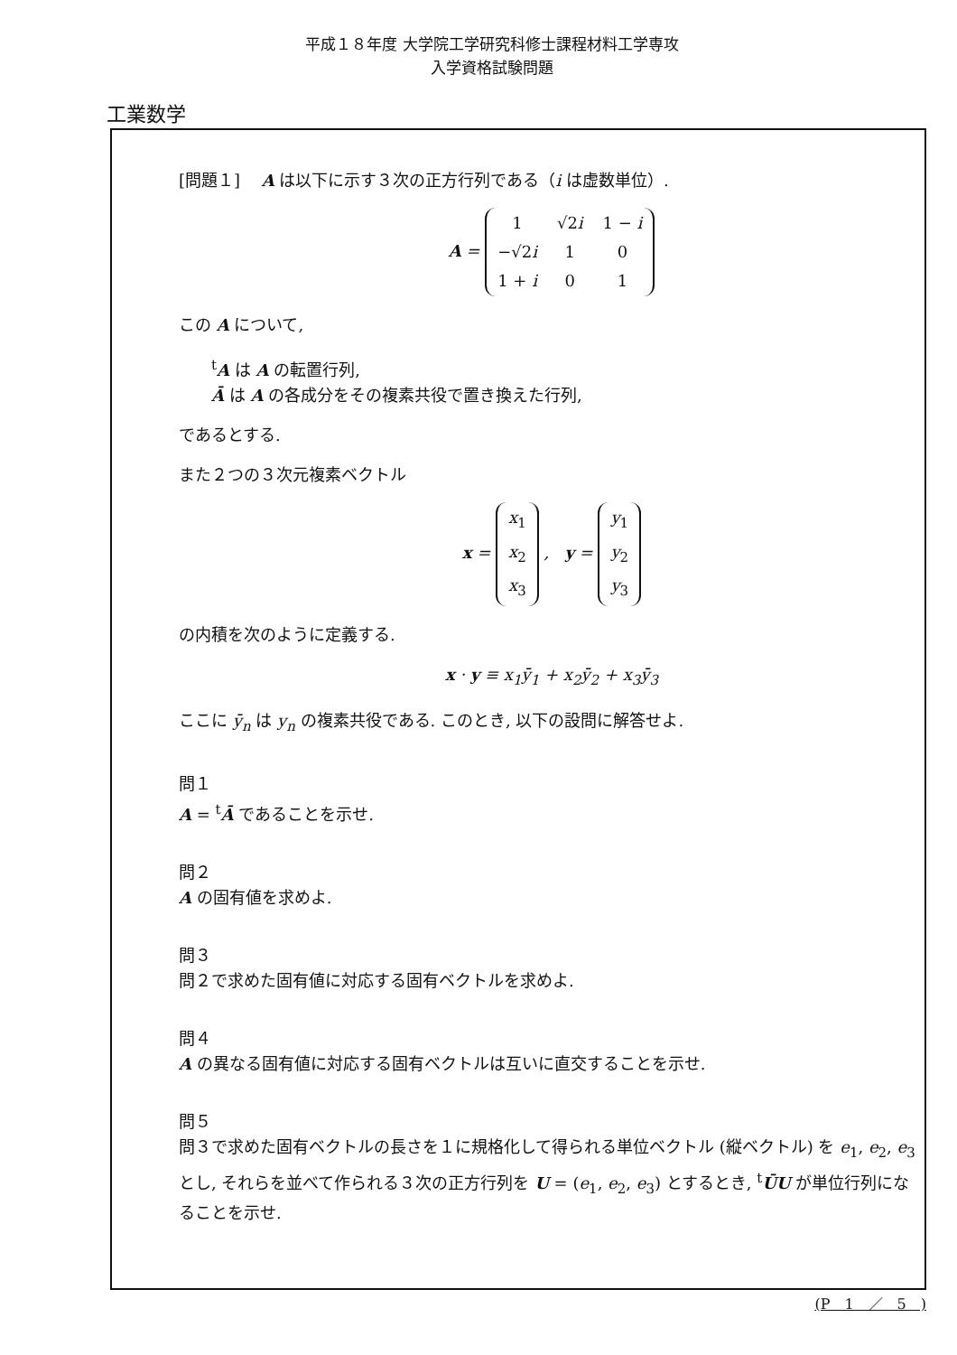平成１８年度 大学院工学研究科修士課程材料工学専攻
入学資格試験問題
工業数学
[問題１]　 A は以下に示す３次の正方行列である（i は虚数単位）.
A =
| 1 | √2 i | 1 − i |
| −√2 i | 1 | 0 |
| 1 + i | 0 | 1 |
この A について,
<sup>t</sup> A は A の転置行列,
Ā は A の各成分をその複素共役で置き換えた行列,
であるとする.
また２つの３次元複素ベクトル
x =
| x<sub>1</sub> |
| x<sub>2</sub> |
| x<sub>3</sub> |
, y =
| y<sub>1</sub> |
| y<sub>2</sub> |
| y<sub>3</sub> |
の内積を次のように定義する.
x · y ≡ x<sub>1</sub>ȳ<sub>1</sub> + x<sub>2</sub>ȳ<sub>2</sub> + x<sub>3</sub>ȳ<sub>3</sub>
ここに ȳ<sub>n</sub> は y<sub>n</sub> の複素共役である. このとき, 以下の設問に解答せよ.
問１
A = <sup>t</sup>Ā であることを示せ.
問２
A の固有値を求めよ.
問３
問２で求めた固有値に対応する固有ベクトルを求めよ.
問４
A の異なる固有値に対応する固有ベクトルは互いに直交することを示せ.
問５
問３で求めた固有ベクトルの長さを１に規格化して得られる単位ベクトル (縦ベクトル) を e<sub>1</sub>, e<sub>2</sub>, e<sub>3</sub> とし, それらを並べて作られる３次の正方行列を U = (e<sub>1</sub>, e<sub>2</sub>, e<sub>3</sub>) とするとき, <sup>t</sup>ŪU が単位行列になることを示せ.
(P　1　／　5　)